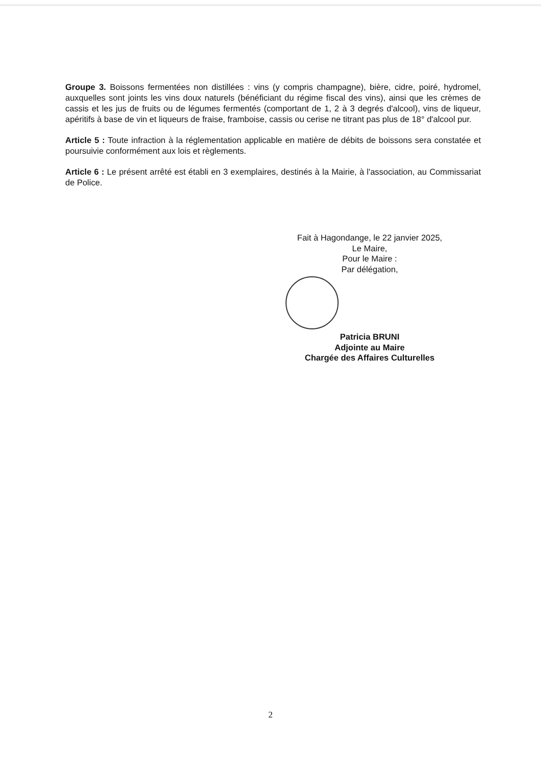Groupe 3. Boissons fermentées non distillées : vins (y compris champagne), bière, cidre, poiré, hydromel, auxquelles sont joints les vins doux naturels (bénéficiant du régime fiscal des vins), ainsi que les crèmes de cassis et les jus de fruits ou de légumes fermentés (comportant de 1, 2 à 3 degrés d'alcool), vins de liqueur, apéritifs à base de vin et liqueurs de fraise, framboise, cassis ou cerise ne titrant pas plus de 18° d'alcool pur.
Article 5 : Toute infraction à la réglementation applicable en matière de débits de boissons sera constatée et poursuivie conformément aux lois et règlements.
Article 6 : Le présent arrêté est établi en 3 exemplaires, destinés à la Mairie, à l'association, au Commissariat de Police.
Fait à Hagondange, le 22 janvier 2025,
Le Maire,
Pour le Maire :
Par délégation,
Patricia BRUNI
Adjointe au Maire
Chargée des Affaires Culturelles
2